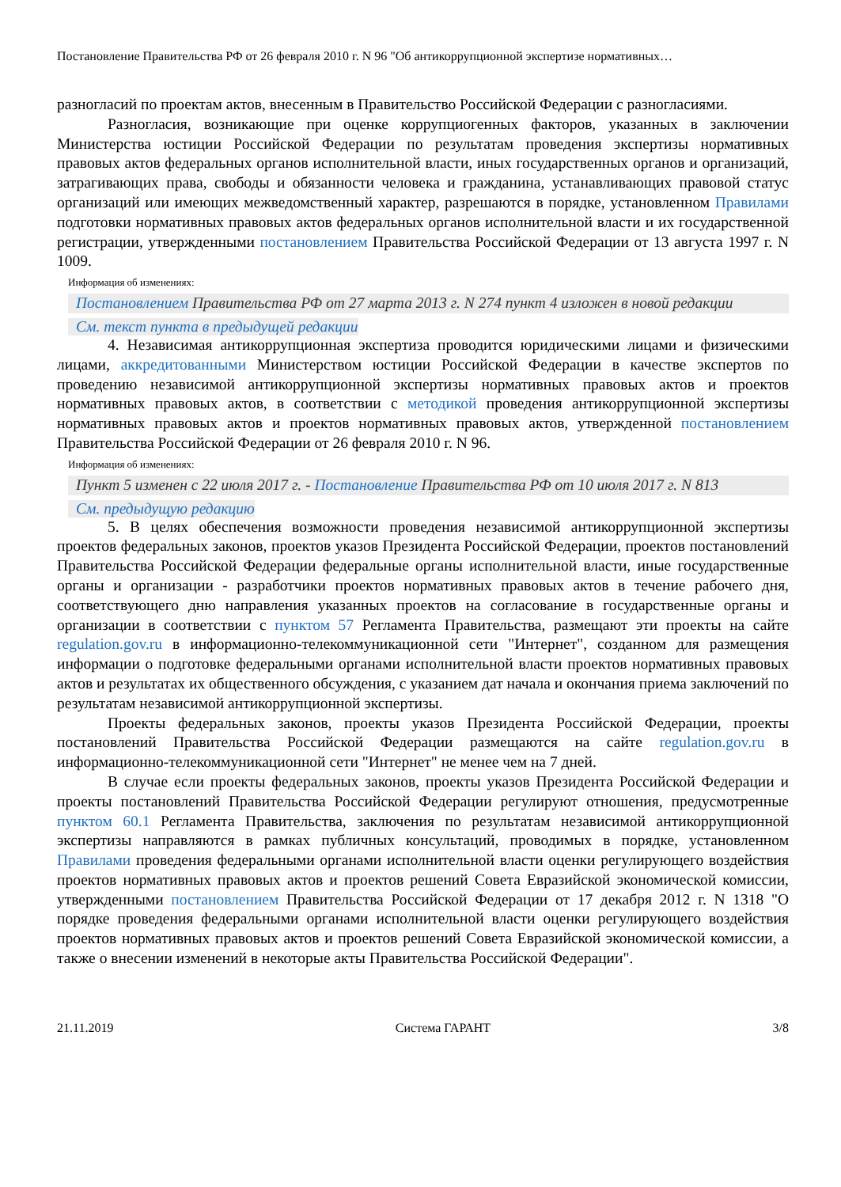Постановление Правительства РФ от 26 февраля 2010 г. N 96 "Об антикоррупционной экспертизе нормативных…
разногласий по проектам актов, внесенным в Правительство Российской Федерации с разногласиями.
Разногласия, возникающие при оценке коррупциогенных факторов, указанных в заключении Министерства юстиции Российской Федерации по результатам проведения экспертизы нормативных правовых актов федеральных органов исполнительной власти, иных государственных органов и организаций, затрагивающих права, свободы и обязанности человека и гражданина, устанавливающих правовой статус организаций или имеющих межведомственный характер, разрешаются в порядке, установленном Правилами подготовки нормативных правовых актов федеральных органов исполнительной власти и их государственной регистрации, утвержденными постановлением Правительства Российской Федерации от 13 августа 1997 г. N 1009.
Информация об изменениях:
Постановлением Правительства РФ от 27 марта 2013 г. N 274 пункт 4 изложен в новой редакции
См. текст пункта в предыдущей редакции
4. Независимая антикоррупционная экспертиза проводится юридическими лицами и физическими лицами, аккредитованными Министерством юстиции Российской Федерации в качестве экспертов по проведению независимой антикоррупционной экспертизы нормативных правовых актов и проектов нормативных правовых актов, в соответствии с методикой проведения антикоррупционной экспертизы нормативных правовых актов и проектов нормативных правовых актов, утвержденной постановлением Правительства Российской Федерации от 26 февраля 2010 г. N 96.
Информация об изменениях:
Пункт 5 изменен с 22 июля 2017 г. - Постановление Правительства РФ от 10 июля 2017 г. N 813
См. предыдущую редакцию
5. В целях обеспечения возможности проведения независимой антикоррупционной экспертизы проектов федеральных законов, проектов указов Президента Российской Федерации, проектов постановлений Правительства Российской Федерации федеральные органы исполнительной власти, иные государственные органы и организации - разработчики проектов нормативных правовых актов в течение рабочего дня, соответствующего дню направления указанных проектов на согласование в государственные органы и организации в соответствии с пунктом 57 Регламента Правительства, размещают эти проекты на сайте regulation.gov.ru в информационно-телекоммуникационной сети "Интернет", созданном для размещения информации о подготовке федеральными органами исполнительной власти проектов нормативных правовых актов и результатах их общественного обсуждения, с указанием дат начала и окончания приема заключений по результатам независимой антикоррупционной экспертизы.
Проекты федеральных законов, проекты указов Президента Российской Федерации, проекты постановлений Правительства Российской Федерации размещаются на сайте regulation.gov.ru в информационно-телекоммуникационной сети "Интернет" не менее чем на 7 дней.
В случае если проекты федеральных законов, проекты указов Президента Российской Федерации и проекты постановлений Правительства Российской Федерации регулируют отношения, предусмотренные пунктом 60.1 Регламента Правительства, заключения по результатам независимой антикоррупционной экспертизы направляются в рамках публичных консультаций, проводимых в порядке, установленном Правилами проведения федеральными органами исполнительной власти оценки регулирующего воздействия проектов нормативных правовых актов и проектов решений Совета Евразийской экономической комиссии, утвержденными постановлением Правительства Российской Федерации от 17 декабря 2012 г. N 1318 "О порядке проведения федеральными органами исполнительной власти оценки регулирующего воздействия проектов нормативных правовых актов и проектов решений Совета Евразийской экономической комиссии, а также о внесении изменений в некоторые акты Правительства Российской Федерации".
21.11.2019 Система ГАРАНТ 3/8